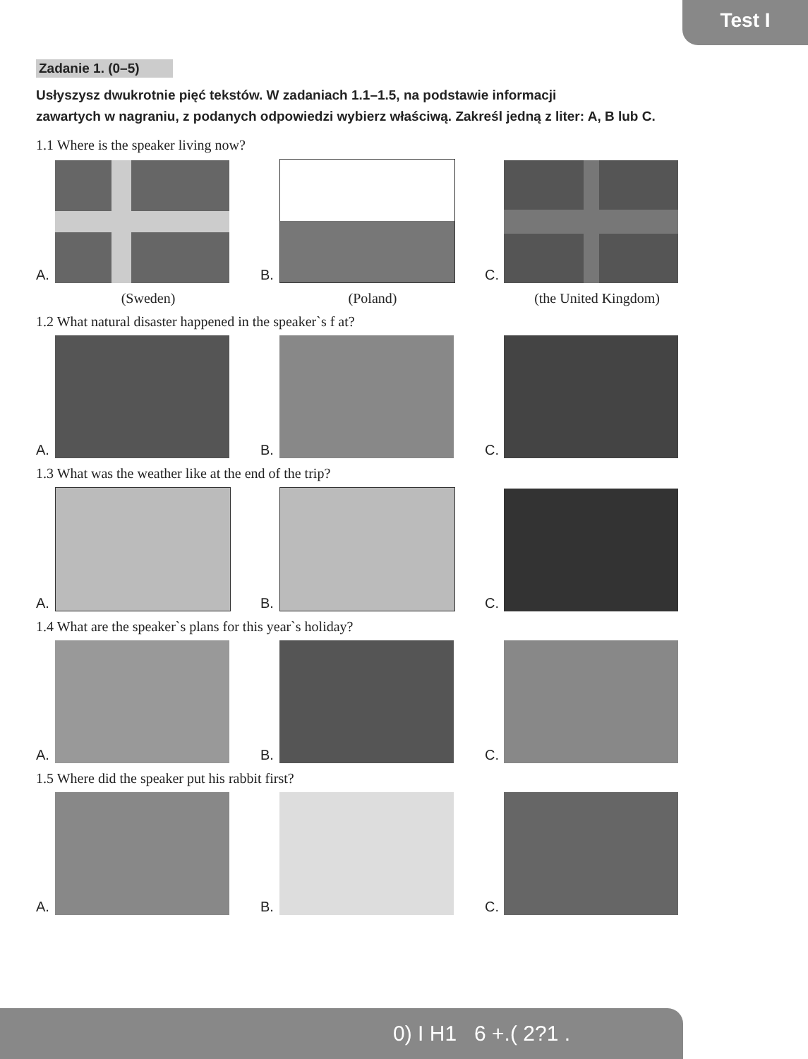Test I
Zadanie 1. (0–5)
Usłyszysz dwukrotnie pięć tekstów. W zadaniach 1.1–1.5, na podstawie informacji
zawartych w nagraniu, z podanych odpowiedzi wybierz właściwą. Zakreśl jedną z liter: A, B lub C.
1.1 Where is the speaker living now?
A.
B.
C.
(Sweden) (Poland) (the United Kingdom)
1.2 What natural disaster happened in the speaker`s f at?
A.
B.
C.
1.3 What was the weather like at the end of the trip?
A.
B.
C.
1.4 What are the speaker`s plans for this year`s holiday?
A.
B.
C.
1.5 Where did the speaker put his rabbit first?
A.
B.
C.
0) I H1 6 +.( 2?1 .